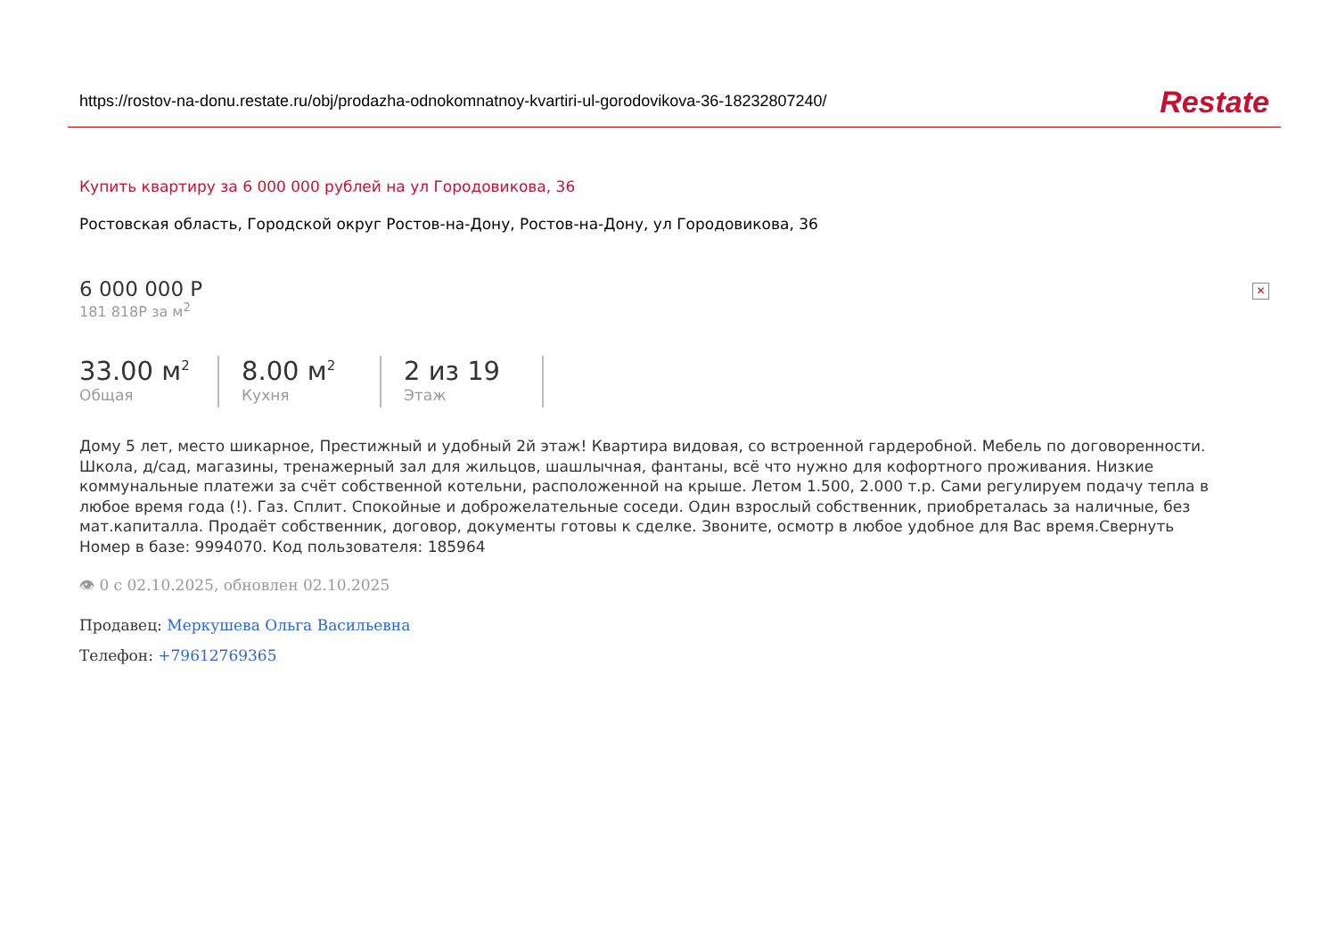https://rostov-na-donu.restate.ru/obj/prodazha-odnokomnatnoy-kvartiri-ul-gorodovikova-36-18232807240/
Restate
Купить квартиру за 6 000 000 рублей на ул Городовикова, 36
Ростовская область, Городской округ Ростов-на-Дону, Ростов-на-Дону, ул Городовикова, 36
6 000 000 Р
181 818Р за м<sup>2</sup>
✕
33.00 м<sup>2</sup>
Общая
8.00 м<sup>2</sup>
Кухня
2 из 19
Этаж
Дому 5 лет, место шикарное, Престижный и удобный 2й этаж! Квартира видовая, со встроенной гардеробной. Мебель по договоренности. Школа, д/сад, магазины, тренажерный зал для жильцов, шашлычная, фантаны, всё что нужно для кофортного проживания. Низкие коммунальные платежи за счёт собственной котельни, расположенной на крыше. Летом 1.500, 2.000 т.р. Сами регулируем подачу тепла в любое время года (!). Газ. Сплит. Спокойные и доброжелательные соседи. Один взрослый собственник, приобреталась за наличные, без мат.капиталла. Продаёт собственник, договор, документы готовы к сделке. Звоните, осмотр в любое удобное для Вас время.Свернуть
Номер в базе: 9994070. Код пользователя: 185964
👁 0 с 02.10.2025, обновлен 02.10.2025
Продавец: Меркушева Ольга Васильевна
Телефон: +79612769365